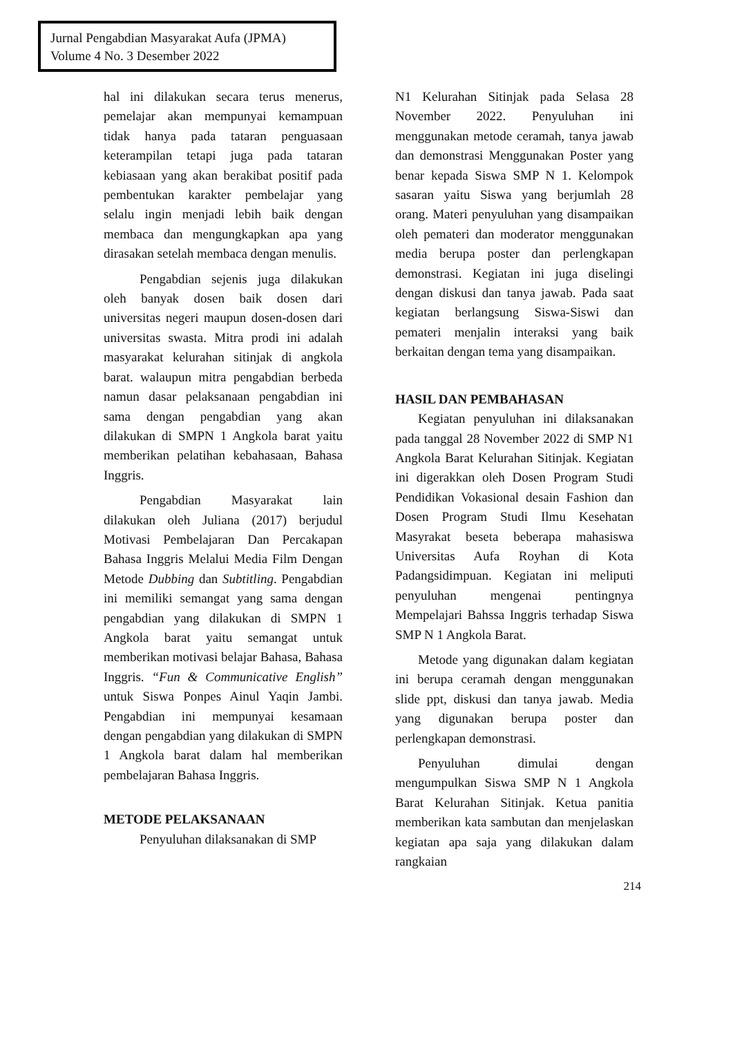Jurnal Pengabdian Masyarakat Aufa (JPMA)
Volume 4 No. 3 Desember 2022
hal ini dilakukan secara terus menerus, pemelajar akan mempunyai kemampuan tidak hanya pada tataran penguasaan keterampilan tetapi juga pada tataran kebiasaan yang akan berakibat positif pada pembentukan karakter pembelajar yang selalu ingin menjadi lebih baik dengan membaca dan mengungkapkan apa yang dirasakan setelah membaca dengan menulis.
Pengabdian sejenis juga dilakukan oleh banyak dosen baik dosen dari universitas negeri maupun dosen-dosen dari universitas swasta. Mitra prodi ini adalah masyarakat kelurahan sitinjak di angkola barat. walaupun mitra pengabdian berbeda namun dasar pelaksanaan pengabdian ini sama dengan pengabdian yang akan dilakukan di SMPN 1 Angkola barat yaitu memberikan pelatihan kebahasaan, Bahasa Inggris.
Pengabdian Masyarakat lain dilakukan oleh Juliana (2017) berjudul Motivasi Pembelajaran Dan Percakapan Bahasa Inggris Melalui Media Film Dengan Metode Dubbing dan Subtitling. Pengabdian ini memiliki semangat yang sama dengan pengabdian yang dilakukan di SMPN 1 Angkola barat yaitu semangat untuk memberikan motivasi belajar Bahasa, Bahasa Inggris. “Fun & Communicative English” untuk Siswa Ponpes Ainul Yaqin Jambi. Pengabdian ini mempunyai kesamaan dengan pengabdian yang dilakukan di SMPN 1 Angkola barat dalam hal memberikan pembelajaran Bahasa Inggris.
METODE PELAKSANAAN
Penyuluhan dilaksanakan di SMP
N1 Kelurahan Sitinjak pada Selasa 28 November 2022. Penyuluhan ini menggunakan metode ceramah, tanya jawab dan demonstrasi Menggunakan Poster yang benar kepada Siswa SMP N 1. Kelompok sasaran yaitu Siswa yang berjumlah 28 orang. Materi penyuluhan yang disampaikan oleh pemateri dan moderator menggunakan media berupa poster dan perlengkapan demonstrasi. Kegiatan ini juga diselingi dengan diskusi dan tanya jawab. Pada saat kegiatan berlangsung Siswa-Siswi dan pemateri menjalin interaksi yang baik berkaitan dengan tema yang disampaikan.
HASIL DAN PEMBAHASAN
Kegiatan penyuluhan ini dilaksanakan pada tanggal 28 November 2022 di SMP N1 Angkola Barat Kelurahan Sitinjak. Kegiatan ini digerakkan oleh Dosen Program Studi Pendidikan Vokasional desain Fashion dan Dosen Program Studi Ilmu Kesehatan Masyrakat beseta beberapa mahasiswa Universitas Aufa Royhan di Kota Padangsidimpuan. Kegiatan ini meliputi penyuluhan mengenai pentingnya Mempelajari Bahssa Inggris terhadap Siswa SMP N 1 Angkola Barat.
Metode yang digunakan dalam kegiatan ini berupa ceramah dengan menggunakan slide ppt, diskusi dan tanya jawab. Media yang digunakan berupa poster dan perlengkapan demonstrasi.
Penyuluhan dimulai dengan mengumpulkan Siswa SMP N 1 Angkola Barat Kelurahan Sitinjak. Ketua panitia memberikan kata sambutan dan menjelaskan kegiatan apa saja yang dilakukan dalam rangkaian
214